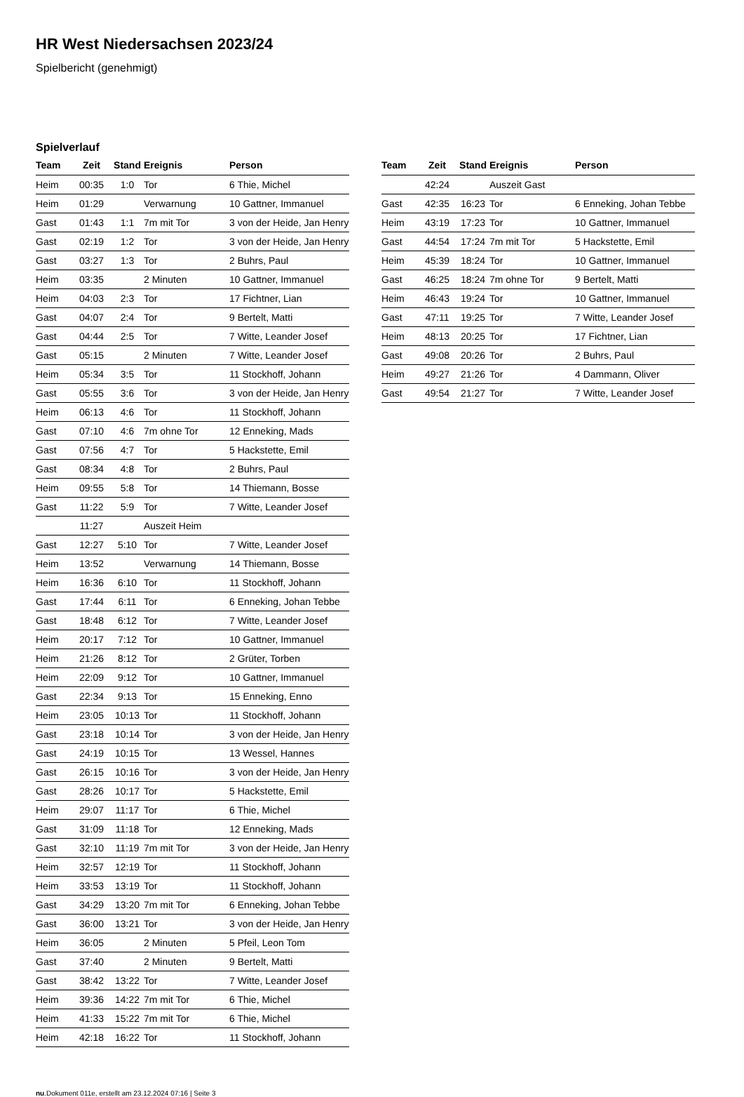HR West Niedersachsen 2023/24
Spielbericht (genehmigt)
Spielverlauf
| Team | Zeit | Stand | Ereignis | Person |
| --- | --- | --- | --- | --- |
| Heim | 00:35 | 1:0 | Tor | 6 Thie, Michel |
| Heim | 01:29 | | Verwarnung | 10 Gattner, Immanuel |
| Gast | 01:43 | 1:1 | 7m mit Tor | 3 von der Heide, Jan Henry |
| Gast | 02:19 | 1:2 | Tor | 3 von der Heide, Jan Henry |
| Gast | 03:27 | 1:3 | Tor | 2 Buhrs, Paul |
| Heim | 03:35 | | 2 Minuten | 10 Gattner, Immanuel |
| Heim | 04:03 | 2:3 | Tor | 17 Fichtner, Lian |
| Gast | 04:07 | 2:4 | Tor | 9 Bertelt, Matti |
| Gast | 04:44 | 2:5 | Tor | 7 Witte, Leander Josef |
| Gast | 05:15 | | 2 Minuten | 7 Witte, Leander Josef |
| Heim | 05:34 | 3:5 | Tor | 11 Stockhoff, Johann |
| Gast | 05:55 | 3:6 | Tor | 3 von der Heide, Jan Henry |
| Heim | 06:13 | 4:6 | Tor | 11 Stockhoff, Johann |
| Gast | 07:10 | 4:6 | 7m ohne Tor | 12 Enneking, Mads |
| Gast | 07:56 | 4:7 | Tor | 5 Hackstette, Emil |
| Gast | 08:34 | 4:8 | Tor | 2 Buhrs, Paul |
| Heim | 09:55 | 5:8 | Tor | 14 Thiemann, Bosse |
| Gast | 11:22 | 5:9 | Tor | 7 Witte, Leander Josef |
| | 11:27 | | Auszeit Heim | |
| Gast | 12:27 | 5:10 | Tor | 7 Witte, Leander Josef |
| Heim | 13:52 | | Verwarnung | 14 Thiemann, Bosse |
| Heim | 16:36 | 6:10 | Tor | 11 Stockhoff, Johann |
| Gast | 17:44 | 6:11 | Tor | 6 Enneking, Johan Tebbe |
| Gast | 18:48 | 6:12 | Tor | 7 Witte, Leander Josef |
| Heim | 20:17 | 7:12 | Tor | 10 Gattner, Immanuel |
| Heim | 21:26 | 8:12 | Tor | 2 Grüter, Torben |
| Heim | 22:09 | 9:12 | Tor | 10 Gattner, Immanuel |
| Gast | 22:34 | 9:13 | Tor | 15 Enneking, Enno |
| Heim | 23:05 | 10:13 | Tor | 11 Stockhoff, Johann |
| Gast | 23:18 | 10:14 | Tor | 3 von der Heide, Jan Henry |
| Gast | 24:19 | 10:15 | Tor | 13 Wessel, Hannes |
| Gast | 26:15 | 10:16 | Tor | 3 von der Heide, Jan Henry |
| Gast | 28:26 | 10:17 | Tor | 5 Hackstette, Emil |
| Heim | 29:07 | 11:17 | Tor | 6 Thie, Michel |
| Gast | 31:09 | 11:18 | Tor | 12 Enneking, Mads |
| Gast | 32:10 | 11:19 | 7m mit Tor | 3 von der Heide, Jan Henry |
| Heim | 32:57 | 12:19 | Tor | 11 Stockhoff, Johann |
| Heim | 33:53 | 13:19 | Tor | 11 Stockhoff, Johann |
| Gast | 34:29 | 13:20 | 7m mit Tor | 6 Enneking, Johan Tebbe |
| Gast | 36:00 | 13:21 | Tor | 3 von der Heide, Jan Henry |
| Heim | 36:05 | | 2 Minuten | 5 Pfeil, Leon Tom |
| Gast | 37:40 | | 2 Minuten | 9 Bertelt, Matti |
| Gast | 38:42 | 13:22 | Tor | 7 Witte, Leander Josef |
| Heim | 39:36 | 14:22 | 7m mit Tor | 6 Thie, Michel |
| Heim | 41:33 | 15:22 | 7m mit Tor | 6 Thie, Michel |
| Heim | 42:18 | 16:22 | Tor | 11 Stockhoff, Johann |
| Team | Zeit | Stand | Ereignis | Person |
| --- | --- | --- | --- | --- |
| | 42:24 | | Auszeit Gast | |
| Gast | 42:35 | 16:23 | Tor | 6 Enneking, Johan Tebbe |
| Heim | 43:19 | 17:23 | Tor | 10 Gattner, Immanuel |
| Gast | 44:54 | 17:24 | 7m mit Tor | 5 Hackstette, Emil |
| Heim | 45:39 | 18:24 | Tor | 10 Gattner, Immanuel |
| Gast | 46:25 | 18:24 | 7m ohne Tor | 9 Bertelt, Matti |
| Heim | 46:43 | 19:24 | Tor | 10 Gattner, Immanuel |
| Gast | 47:11 | 19:25 | Tor | 7 Witte, Leander Josef |
| Heim | 48:13 | 20:25 | Tor | 17 Fichtner, Lian |
| Gast | 49:08 | 20:26 | Tor | 2 Buhrs, Paul |
| Heim | 49:27 | 21:26 | Tor | 4 Dammann, Oliver |
| Gast | 49:54 | 21:27 | Tor | 7 Witte, Leander Josef |
nu.Dokument 011e, erstellt am 23.12.2024 07:16 | Seite 3